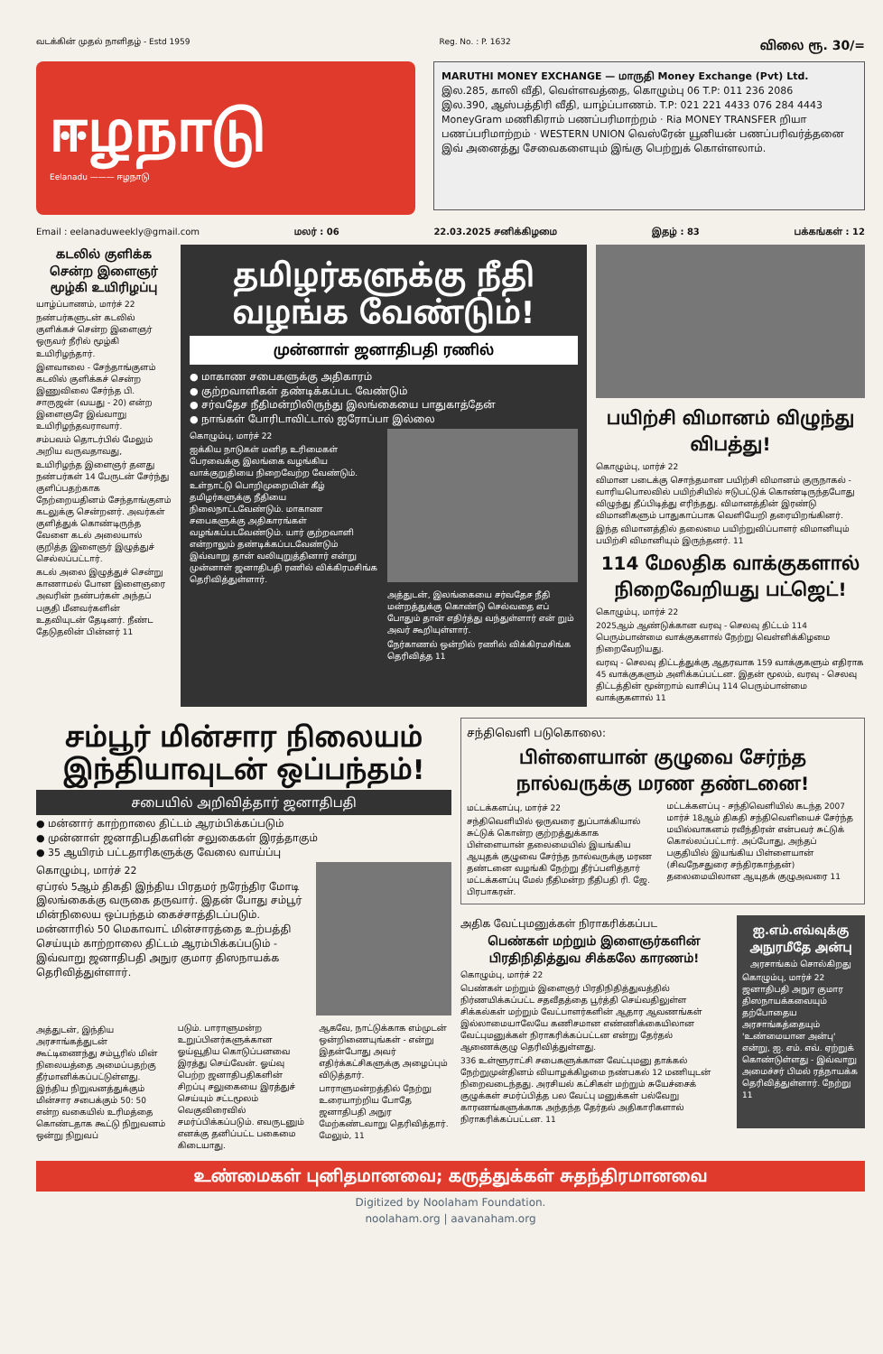வடக்கின் முதல் நாளிதழ் - Estd 1959 Reg. No. : P. 1632 விலை ரூ. 30/=
ஈழநாடு
Eelanadu ——— ஈழநாடு
MARUTHI MONEY EXCHANGE — மாருதி Money Exchange (Pvt) Ltd.
இல.285, காலி வீதி, வெள்ளவத்தை, கொழும்பு 06 T.P: 011 236 2086
இல.390, ஆஸ்பத்திரி வீதி, யாழ்ப்பாணம். T.P: 021 221 4433 076 284 4443
MoneyGram மணிகிராம் பணப்பரிமாற்றம் · Ria MONEY TRANSFER றியா பணப்பரிமாற்றம் · WESTERN UNION வெஸ்ரேன் யூனியன் பணப்பரிவர்த்தனை
இவ் அனைத்து சேவைகளையும் இங்கு பெற்றுக் கொள்ளலாம்.
Email : eelanaduweekly@gmail.com மலர் : 06 22.03.2025 சனிக்கிழமை இதழ் : 83 பக்கங்கள் : 12
கடலில் குளிக்க சென்ற இளைஞர் மூழ்கி உயிரிழப்பு
யாழ்ப்பாணம், மார்ச் 22
நண்பர்களுடன் கடலில் குளிக்கச் சென்ற இளைஞர் ஒருவர் நீரில் மூழ்கி உயிரிழந்தார்.
இளவாலை - சேந்தாங்குளம் கடலில் குளிக்கச் சென்ற இணுவிலை சேர்ந்த பி. சாருஜன் (வயது - 20) என்ற இளைஞரே இவ்வாறு உயிரிழந்தவராவார்.
சம்பவம் தொடர்பில் மேலும் அறிய வருவதாவது,
உயிரிழந்த இளைஞர் தனது நண்பர்கள் 14 பேருடன் சேர்ந்து குளிப்பதற்காக நேற்றையதினம் சேந்தாங்குளம் கடலுக்கு சென்றனர். அவர்கள் குளித்துக் கொண்டிருந்த வேளை கடல் அலையால் குறித்த இளைஞர் இழுத்துச் செல்லப்பட்டார்.
கடல் அலை இழுத்துச் சென்று காணாமல் போன இளைஞரை அவரின் நண்பர்கள் அந்தப் பகுதி மீனவர்களின் உதவியுடன் தேடினர். நீண்ட தேடுதலின் பின்னர் 11
தமிழர்களுக்கு நீதி வழங்க வேண்டும்!
முன்னாள் ஜனாதிபதி ரணில்
● மாகாண சபைகளுக்கு அதிகாரம்
● குற்றவாளிகள் தண்டிக்கப்பட வேண்டும்
● சர்வதேச நீதிமன்றிலிருந்து இலங்கையை பாதுகாத்தேன்
● நாங்கள் போரிடாவிட்டால் ஐரோப்பா இல்லை
கொழும்பு, மார்ச் 22
ஐக்கிய நாடுகள் மனித உரிமைகள் பேரவைக்கு இலங்கை வழங்கிய வாக்குறுதியை நிறைவேற்ற வேண்டும். உள்நாட்டு பொறிமுறையின் கீழ் தமிழர்களுக்கு நீதியை நிலைநாட்டவேண்டும். மாகாண சபைகளுக்கு அதிகாரங்கள் வழங்கப்படவேண்டும். யார் குற்றவாளி என்றாலும் தண்டிக்கப்படவேண்டும் இவ்வாறு தான் வலியுறுத்தினார் என்று முன்னாள் ஜனாதிபதி ரணில் விக்கிரமசிங்க தெரிவித்துள்ளார்.
அத்துடன், இலங்கையை சர்வதேச நீதி மன்றத்துக்கு கொண்டு செல்வதை எப் போதும் தான் எதிர்த்து வந்துள்ளார் என் றும் அவர் கூறியுள்ளார்.
நேர்காணல் ஒன்றில் ரணில் விக்கிரமசிங்க தெரிவித்த 11
பயிற்சி விமானம் விழுந்து விபத்து!
கொழும்பு, மார்ச் 22
விமான படைக்கு சொந்தமான பயிற்சி விமானம் குருநாகல் - வாரியபொலவில் பயிற்சியில் ஈடுபட்டுக் கொண்டிருந்தபோது விழுந்து தீப்பிடித்து எரிந்தது. விமானத்தின் இரண்டு விமானிகளும் பாதுகாப்பாக வெளியேறி தரையிறங்கினர்.
இந்த விமானத்தில் தலைமை பயிற்றுவிப்பாளர் விமானியும் பயிற்சி விமானியும் இருந்தனர். 11
114 மேலதிக வாக்குகளால் நிறைவேறியது பட்ஜெட்!
கொழும்பு, மார்ச் 22
2025ஆம் ஆண்டுக்கான வரவு - செலவு திட்டம் 114 பெரும்பான்மை வாக்குகளால் நேற்று வெள்ளிக்கிழமை நிறைவேறியது.
வரவு - செலவு திட்டத்துக்கு ஆதரவாக 159 வாக்குகளும் எதிராக 45 வாக்குகளும் அளிக்கப்பட்டன. இதன் மூலம், வரவு - செலவு திட்டத்தின் மூன்றாம் வாசிப்பு 114 பெரும்பான்மை வாக்குகளால் 11
சம்பூர் மின்சார நிலையம் இந்தியாவுடன் ஒப்பந்தம்!
சபையில் அறிவித்தார் ஜனாதிபதி
● மன்னார் காற்றாலை திட்டம் ஆரம்பிக்கப்படும்
● முன்னாள் ஜனாதிபதிகளின் சலுகைகள் இரத்தாகும்
● 35 ஆயிரம் பட்டதாரிகளுக்கு வேலை வாய்ப்பு
கொழும்பு, மார்ச் 22
ஏப்ரல் 5ஆம் திகதி இந்திய பிரதமர் நரேந்திர மோடி இலங்கைக்கு வருகை தருவார். இதன் போது சம்பூர் மின்நிலைய ஒப்பந்தம் கைச்சாத்திடப்படும். மன்னாரில் 50 மெகாவாட் மின்சாரத்தை உற்பத்தி செய்யும் காற்றாலை திட்டம் ஆரம்பிக்கப்படும் - இவ்வாறு ஜனாதிபதி அநுர குமார திஸநாயக்க தெரிவித்துள்ளார்.
அத்துடன், இந்திய அரசாங்கத்துடன் கூட்டிணைந்து சம்பூரில் மின் நிலையத்தை அமைப்பதற்கு தீர்மானிக்கப்பட்டுள்ளது. இந்திய நிறுவனத்துக்கும் மின்சார சபைக்கும் 50: 50 என்ற வகையில் உரிமத்தை கொண்டதாக கூட்டு நிறுவனம் ஒன்று நிறுவப்
படும். பாராளுமன்ற உறுப்பினர்களுக்கான ஓய்வூதிய கொடுப்பனவை இரத்து செய்வேன். ஓய்வு பெற்ற ஜனாதிபதிகளின் சிறப்பு சலுகையை இரத்துச் செய்யும் சட்டமூலம் வெகுவிரைவில் சமர்ப்பிக்கப்படும். எவருடனும் எனக்கு தனிப்பட்ட பகைமை கிடையாது.
ஆகவே, நாட்டுக்காக எம்முடன் ஒன்றிணையுங்கள் - என்று இதன்போது அவர் எதிர்க்கட்சிகளுக்கு அழைப்பும் விடுத்தார்.
பாராளுமன்றத்தில் நேற்று உரையாற்றிய போதே ஜனாதிபதி அநுர மேற்கண்டவாறு தெரிவித்தார். மேலும், 11
சந்திவெளி படுகொலை:
பிள்ளையான் குழுவை சேர்ந்த நால்வருக்கு மரண தண்டனை!
மட்டக்களப்பு, மார்ச் 22
சந்திவெளியில் ஒருவரை துப்பாக்கியால் சுட்டுக் கொன்ற குற்றத்துக்காக பிள்ளையான் தலைமையில் இயங்கிய ஆயுதக் குழுவை சேர்ந்த நால்வருக்கு மரண தண்டனை வழங்கி நேற்று தீர்ப்பளித்தார் மட்டக்களப்பு மேல் நீதிமன்ற நீதிபதி ரி. ஜே. பிரபாகரன்.
மட்டக்களப்பு - சந்திவெளியில் கடந்த 2007 மார்ச் 18ஆம் திகதி சந்திவெளியைச் சேர்ந்த மயில்வாகனம் ரவீந்திரன் என்பவர் சுட்டுக் கொல்லப்பட்டார். அப்போது, அந்தப் பகுதியில் இயங்கிய பிள்ளையான் (சிவநேசதுரை சந்திரகாந்தன்) தலைமையிலான ஆயுதக் குழுஅவரை 11
அதிக வேட்புமனுக்கள் நிராகரிக்கப்பட
பெண்கள் மற்றும் இளைஞர்களின் பிரதிநிதித்துவ சிக்கலே காரணம்!
கொழும்பு, மார்ச் 22
பெண்கள் மற்றும் இளைஞர் பிரதிநிதித்துவத்தில் நிர்ணயிக்கப்பட்ட சதவீதத்தை பூர்த்தி செய்வதிலுள்ள சிக்கல்கள் மற்றும் வேட்பாளர்களின் ஆதார ஆவணங்கள் இல்லாமையாலேயே கணிசமான எண்ணிக்கையிலான வேட்புமனுக்கள் நிராகரிக்கப்பட்டன என்று தேர்தல் ஆணைக்குழு தெரிவித்துள்ளது.
336 உள்ளூராட்சி சபைகளுக்கான வேட்புமனு தாக்கல் நேற்றுமுன்தினம் வியாழக்கிழமை நண்பகல் 12 மணியுடன் நிறைவடைந்தது. அரசியல் கட்சிகள் மற்றும் சுயேச்சைக் குழுக்கள் சமர்ப்பித்த பல வேட்பு மனுக்கள் பல்வேறு காரணங்களுக்காக அந்தந்த தேர்தல் அதிகாரிகளால் நிராகரிக்கப்பட்டன. 11
ஐ.எம்.எவ்வுக்கு அநுரமீதே அன்பு
அரசாங்கம் சொல்கிறது
கொழும்பு, மார்ச் 22 ஜனாதிபதி அநுர குமார திஸநாயக்கவையும் தற்போதைய அரசாங்கத்தையும் 'உண்மையான அன்பு' என்று, ஐ. எம். எவ். ஏற்றுக் கொண்டுள்ளது - இவ்வாறு அமைச்சர் பிமல் ரத்நாயக்க தெரிவித்துள்ளார். நேற்று 11
உண்மைகள் புனிதமானவை; கருத்துக்கள் சுதந்திரமானவை
Digitized by Noolaham Foundation.
noolaham.org | aavanaham.org